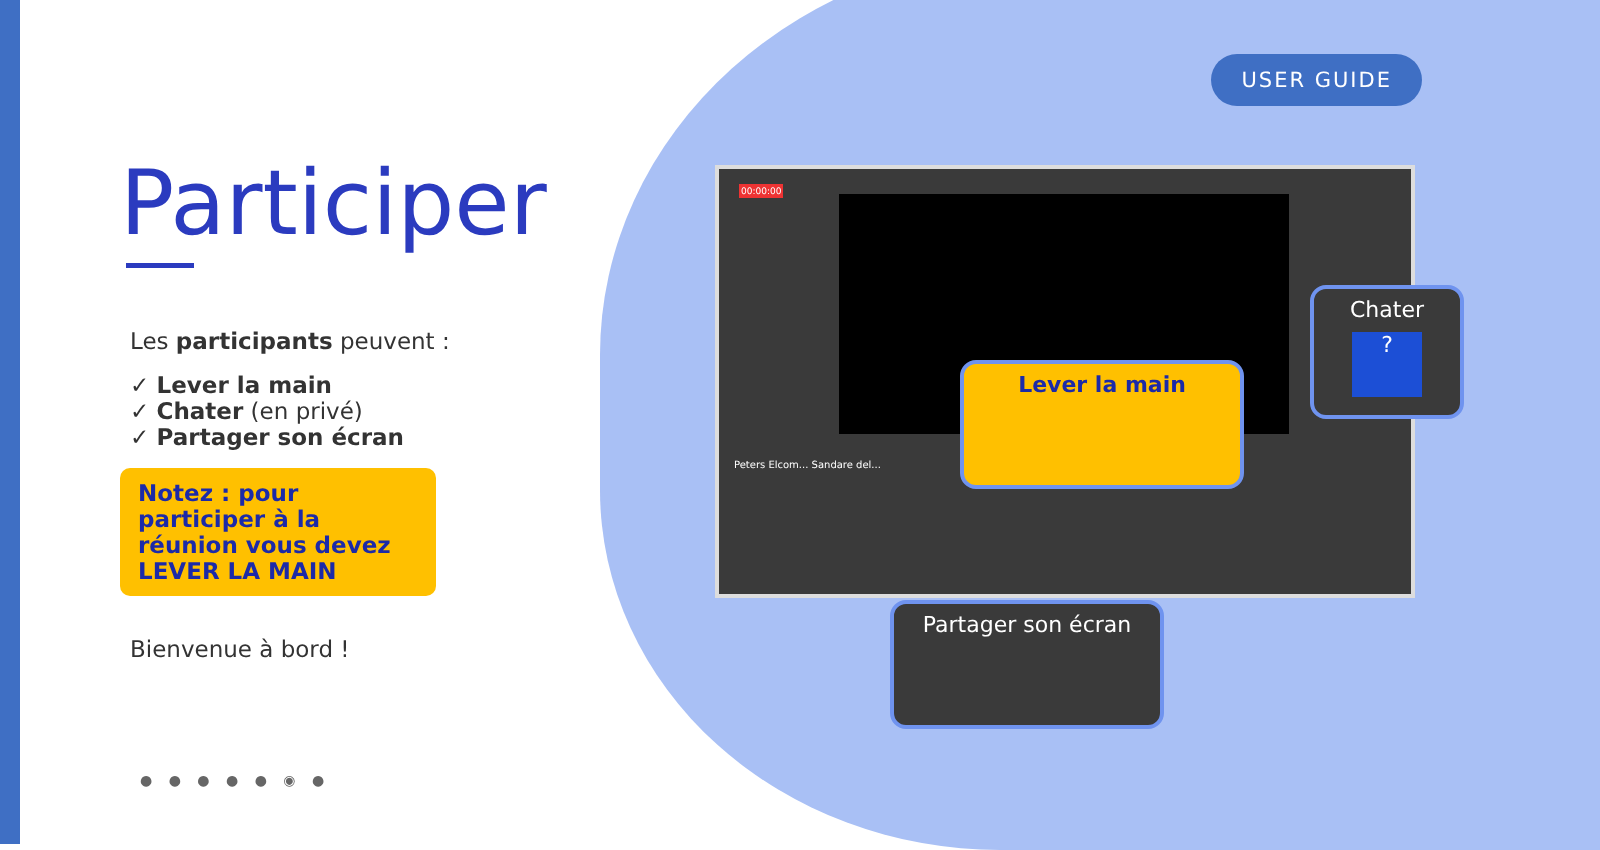USER GUIDE
Participer
Les participants peuvent :
✓ Lever la main
✓ Chater (en privé)
✓ Partager son écran
Notez : pour participer à la réunion vous devez LEVER LA MAIN
Bienvenue à bord !
● ● ● ● ● ◉ ●
Peters Elcom... Sandare del...
00:00:00
Lever la main
Chater
?
Partager son écran